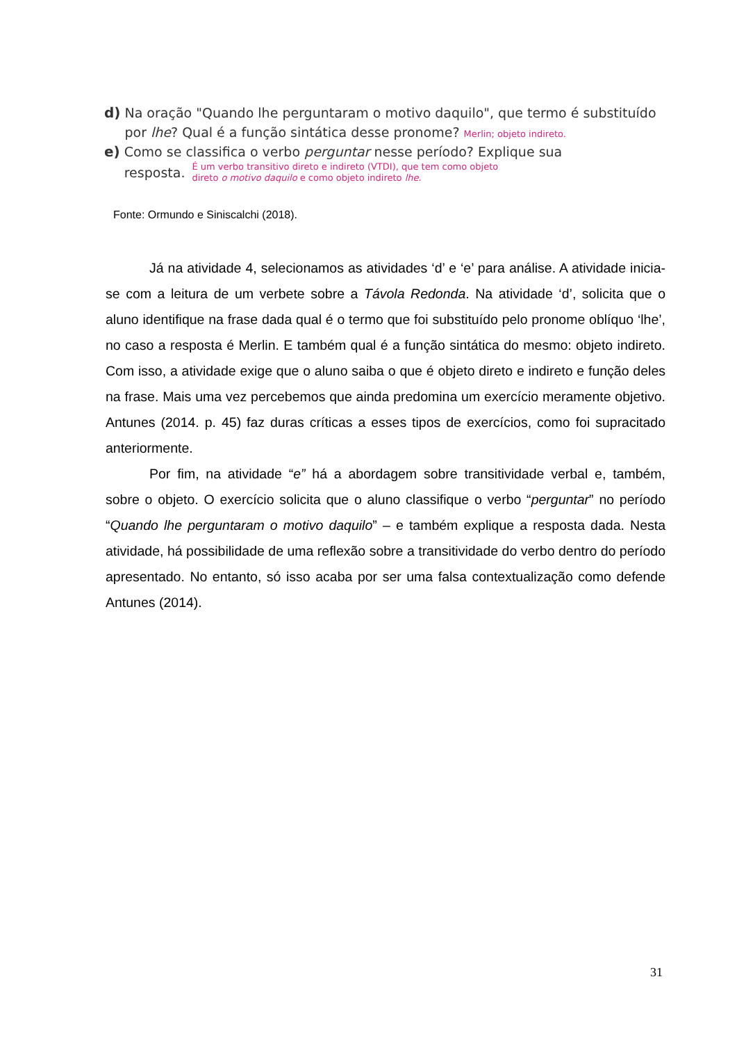d) Na oração "Quando lhe perguntaram o motivo daquilo", que termo é substituído por lhe? Qual é a função sintática desse pronome? Merlin; objeto indireto.
e) Como se classifica o verbo perguntar nesse período? Explique sua
resposta. É um verbo transitivo direto e indireto (VTDI), que tem como objeto
direto o motivo daquilo e como objeto indireto lhe.
Fonte: Ormundo e Siniscalchi (2018).
Já na atividade 4, selecionamos as atividades ‘d’ e ‘e’ para análise. A atividade inicia-se com a leitura de um verbete sobre a Távola Redonda. Na atividade ‘d’, solicita que o aluno identifique na frase dada qual é o termo que foi substituído pelo pronome oblíquo ‘lhe’, no caso a resposta é Merlin. E também qual é a função sintática do mesmo: objeto indireto. Com isso, a atividade exige que o aluno saiba o que é objeto direto e indireto e função deles na frase. Mais uma vez percebemos que ainda predomina um exercício meramente objetivo. Antunes (2014. p. 45) faz duras críticas a esses tipos de exercícios, como foi supracitado anteriormente.
Por fim, na atividade “e” há a abordagem sobre transitividade verbal e, também, sobre o objeto. O exercício solicita que o aluno classifique o verbo “perguntar” no período “Quando lhe perguntaram o motivo daquilo” – e também explique a resposta dada. Nesta atividade, há possibilidade de uma reflexão sobre a transitividade do verbo dentro do período apresentado. No entanto, só isso acaba por ser uma falsa contextualização como defende Antunes (2014).
31